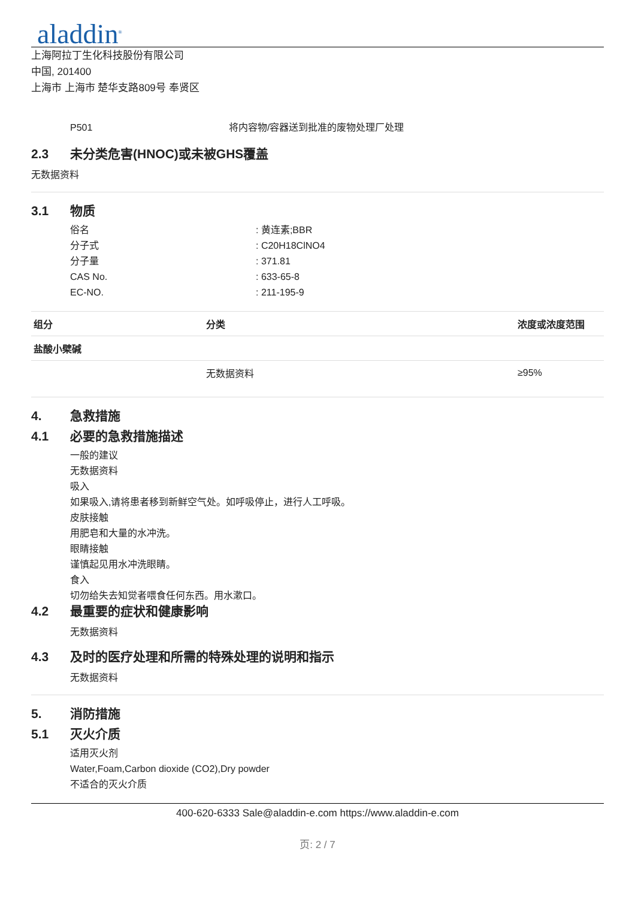aladdin<sup>®</sup>
上海阿拉丁生化科技股份有限公司
中国, 201400
上海市 上海市 楚华支路809号 奉贤区
P501 将内容物/容器送到批准的废物处理厂处理
2.3 未分类危害(HNOC)或未被GHS覆盖
无数据资料
3.1 物质
俗名: 黄连素;BBR
分子式: C20H18ClNO4
分子量: 371.81
CAS No.: 633-65-8
EC-NO.: 211-195-9
| 组分 | 分类 | 浓度或浓度范围 |
| --- | --- | --- |
| 盐酸小檗碱 | | |
| | 无数据资料 | ≥95% |
4. 急救措施
4.1 必要的急救措施描述
一般的建议
无数据资料
吸入
如果吸入,请将患者移到新鲜空气处。如呼吸停止，进行人工呼吸。
皮肤接触
用肥皂和大量的水冲洗。
眼睛接触
谨慎起见用水冲洗眼睛。
食入
切勿给失去知觉者喂食任何东西。用水漱口。
4.2 最重要的症状和健康影响
无数据资料
4.3 及时的医疗处理和所需的特殊处理的说明和指示
无数据资料
5. 消防措施
5.1 灭火介质
适用灭火剂
Water,Foam,Carbon dioxide (CO2),Dry powder
不适合的灭火介质
400-620-6333 Sale@aladdin-e.com https://www.aladdin-e.com
页: 2 / 7